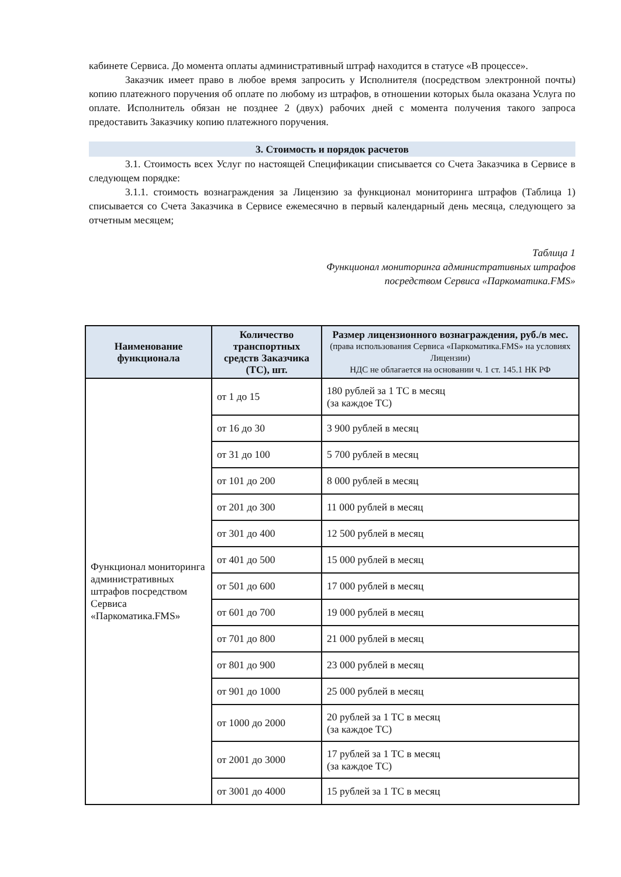кабинете Сервиса. До момента оплаты административный штраф находится в статусе «В процессе».
Заказчик имеет право в любое время запросить у Исполнителя (посредством электронной почты) копию платежного поручения об оплате по любому из штрафов, в отношении которых была оказана Услуга по оплате. Исполнитель обязан не позднее 2 (двух) рабочих дней с момента получения такого запроса предоставить Заказчику копию платежного поручения.
3. Стоимость и порядок расчетов
3.1. Стоимость всех Услуг по настоящей Спецификации списывается со Счета Заказчика в Сервисе в следующем порядке:
3.1.1. стоимость вознаграждения за Лицензию за функционал мониторинга штрафов (Таблица 1) списывается со Счета Заказчика в Сервисе ежемесячно в первый календарный день месяца, следующего за отчетным месяцем;
Таблица 1
Функционал мониторинга административных штрафов
посредством Сервиса «Паркоматика.FMS»
| Наименование функционала | Количество транспортных средств Заказчика (ТС), шт. | Размер лицензионного вознаграждения, руб./в мес. (права использования Сервиса «Паркоматика.FMS» на условиях Лицензии) НДС не облагается на основании ч. 1 ст. 145.1 НК РФ |
| --- | --- | --- |
| Функционал мониторинга административных штрафов посредством Сервиса «Паркоматика.FMS» | от 1 до 15 | 180 рублей за 1 ТС в месяц (за каждое ТС) |
| | от 16 до 30 | 3 900 рублей в месяц |
| | от 31 до 100 | 5 700 рублей в месяц |
| | от 101 до 200 | 8 000 рублей в месяц |
| | от 201 до 300 | 11 000 рублей в месяц |
| | от 301 до 400 | 12 500 рублей в месяц |
| | от 401 до 500 | 15 000 рублей в месяц |
| | от 501 до 600 | 17 000 рублей в месяц |
| | от 601 до 700 | 19 000 рублей в месяц |
| | от 701 до 800 | 21 000 рублей в месяц |
| | от 801 до 900 | 23 000 рублей в месяц |
| | от 901 до 1000 | 25 000 рублей в месяц |
| | от 1000 до 2000 | 20 рублей за 1 ТС в месяц (за каждое ТС) |
| | от 2001 до 3000 | 17 рублей за 1 ТС в месяц (за каждое ТС) |
| | от 3001 до 4000 | 15 рублей за 1 ТС в месяц |